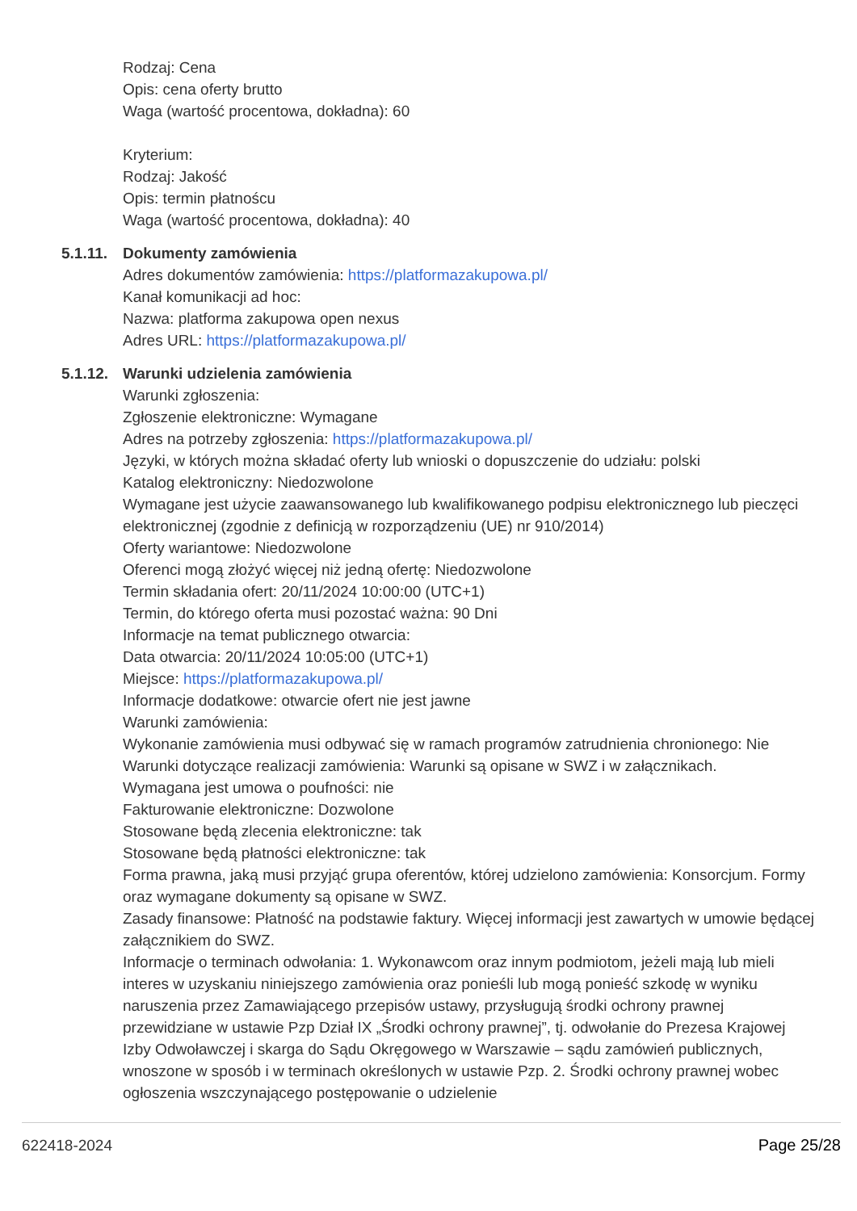Rodzaj: Cena
Opis: cena oferty brutto
Waga (wartość procentowa, dokładna): 60
Kryterium:
Rodzaj: Jakość
Opis: termin płatnoścu
Waga (wartość procentowa, dokładna): 40
5.1.11. Dokumenty zamówienia
Adres dokumentów zamówienia: https://platformazakupowa.pl/
Kanał komunikacji ad hoc:
Nazwa: platforma zakupowa open nexus
Adres URL: https://platformazakupowa.pl/
5.1.12. Warunki udzielenia zamówienia
Warunki zgłoszenia:
Zgłoszenie elektroniczne: Wymagane
Adres na potrzeby zgłoszenia: https://platformazakupowa.pl/
Języki, w których można składać oferty lub wnioski o dopuszczenie do udziału: polski
Katalog elektroniczny: Niedozwolone
Wymagane jest użycie zaawansowanego lub kwalifikowanego podpisu elektronicznego lub pieczęci elektronicznej (zgodnie z definicją w rozporządzeniu (UE) nr 910/2014)
Oferty wariantowe: Niedozwolone
Oferenci mogą złożyć więcej niż jedną ofertę: Niedozwolone
Termin składania ofert: 20/11/2024 10:00:00 (UTC+1)
Termin, do którego oferta musi pozostać ważna: 90 Dni
Informacje na temat publicznego otwarcia:
Data otwarcia: 20/11/2024 10:05:00 (UTC+1)
Miejsce: https://platformazakupowa.pl/
Informacje dodatkowe: otwarcie ofert nie jest jawne
Warunki zamówienia:
Wykonanie zamówienia musi odbywać się w ramach programów zatrudnienia chronionego: Nie
Warunki dotyczące realizacji zamówienia: Warunki są opisane w SWZ i w załącznikach.
Wymagana jest umowa o poufności: nie
Fakturowanie elektroniczne: Dozwolone
Stosowane będą zlecenia elektroniczne: tak
Stosowane będą płatności elektroniczne: tak
Forma prawna, jaką musi przyjąć grupa oferentów, której udzielono zamówienia: Konsorcjum. Formy oraz wymagane dokumenty są opisane w SWZ.
Zasady finansowe: Płatność na podstawie faktury. Więcej informacji jest zawartych w umowie będącej załącznikiem do SWZ.
Informacje o terminach odwołania: 1. Wykonawcom oraz innym podmiotom, jeżeli mają lub mieli interes w uzyskaniu niniejszego zamówienia oraz ponieśli lub mogą ponieść szkodę w wyniku naruszenia przez Zamawiającego przepisów ustawy, przysługują środki ochrony prawnej przewidziane w ustawie Pzp Dział IX „Środki ochrony prawnej”, tj. odwołanie do Prezesa Krajowej Izby Odwoławczej i skarga do Sądu Okręgowego w Warszawie – sądu zamówień publicznych, wnoszone w sposób i w terminach określonych w ustawie Pzp. 2. Środki ochrony prawnej wobec ogłoszenia wszczynającego postępowanie o udzielenie
622418-2024 Page 25/28